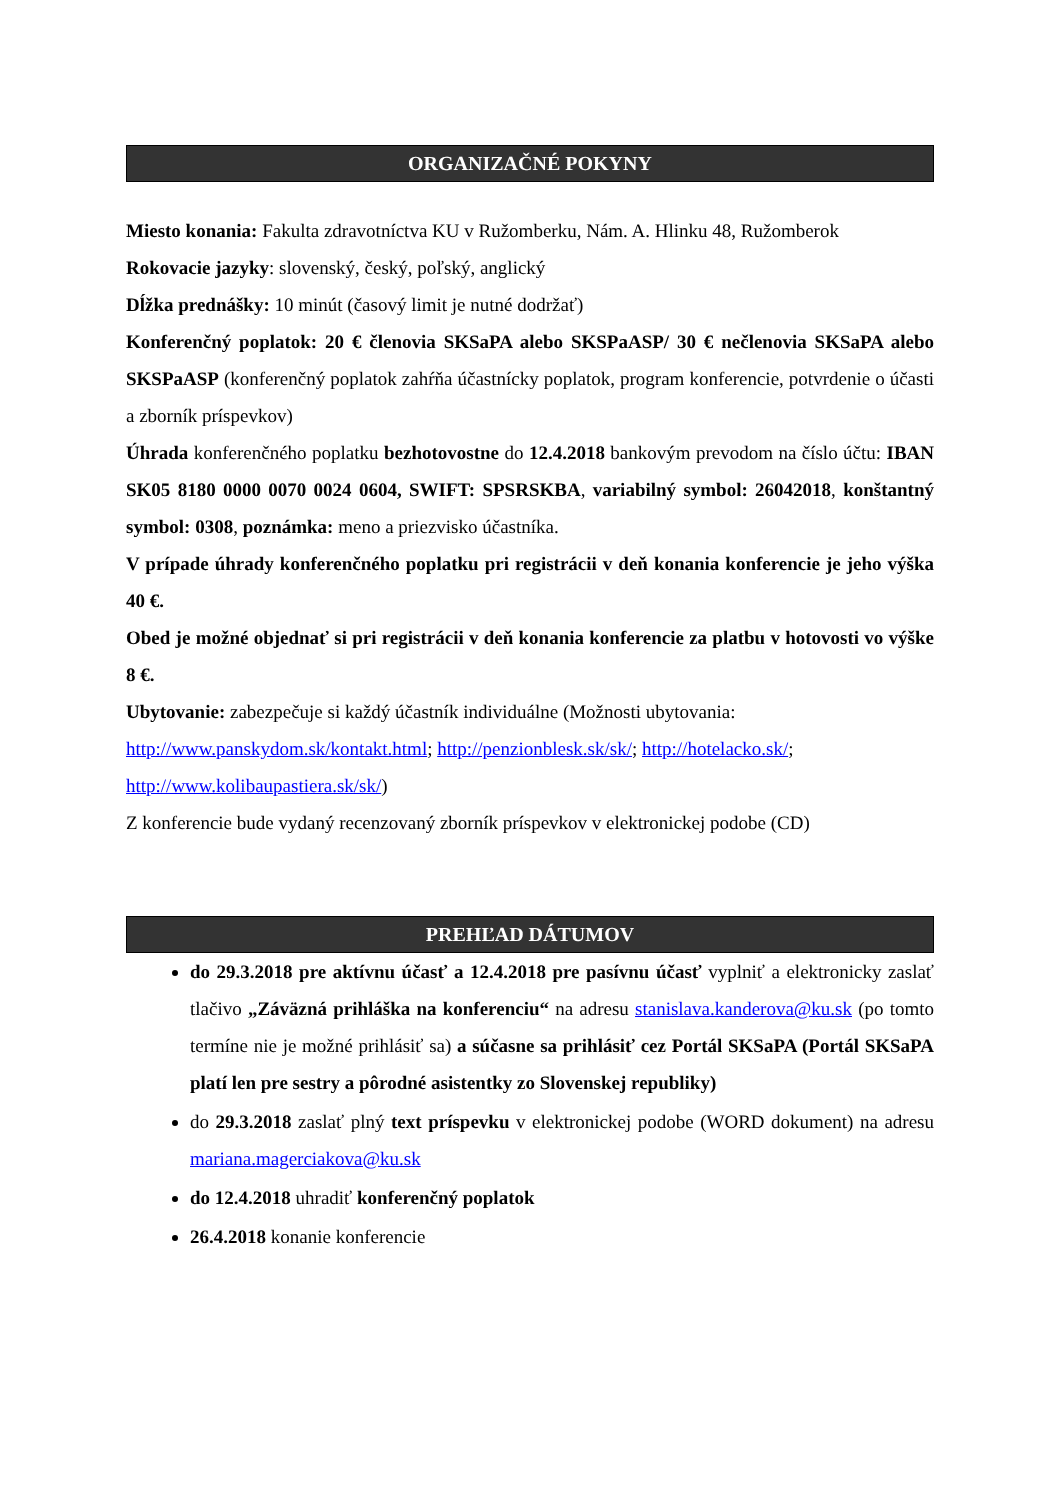ORGANIZAČNÉ POKYNY
Miesto konania: Fakulta zdravotníctva KU v Ružomberku, Nám. A. Hlinku 48, Ružomberok
Rokovacie jazyky: slovenský, český, poľský, anglický
Dĺžka prednášky: 10 minút (časový limit je nutné dodržať)
Konferenčný poplatok: 20 € členovia SKSaPA alebo SKSPaASP/ 30 € nečlenovia SKSaPA alebo SKSPaASP (konferenčný poplatok zahŕňa účastnícky poplatok, program konferencie, potvrdenie o účasti a zborník príspevkov)
Úhrada konferenčného poplatku bezhotovostne do 12.4.2018 bankovým prevodom na číslo účtu: IBAN SK05 8180 0000 0070 0024 0604, SWIFT: SPSRSKBA, variabilný symbol: 26042018, konštantný symbol: 0308, poznámka: meno a priezvisko účastníka.
V prípade úhrady konferenčného poplatku pri registrácii v deň konania konferencie je jeho výška 40 €.
Obed je možné objednať si pri registrácii v deň konania konferencie za platbu v hotovosti vo výške 8 €.
Ubytovanie: zabezpečuje si každý účastník individuálne (Možnosti ubytovania:
http://www.panskydom.sk/kontakt.html; http://penzionblesk.sk/sk/; http://hotelacko.sk/;
http://www.kolibaupastiera.sk/sk/)
Z konferencie bude vydaný recenzovaný zborník príspevkov v elektronickej podobe (CD)
PREHĽAD DÁTUMOV
do 29.3.2018 pre aktívnu účasť a 12.4.2018 pre pasívnu účasť vyplniť a elektronicky zaslať tlačivo „Záväzná prihláška na konferenciu“ na adresu stanislava.kanderova@ku.sk (po tomto termíne nie je možné prihlásiť sa) a súčasne sa prihlásiť cez Portál SKSaPA (Portál SKSaPA platí len pre sestry a pôrodné asistentky zo Slovenskej republiky)
do 29.3.2018 zaslať plný text príspevku v elektronickej podobe (WORD dokument) na adresu mariana.magerciakova@ku.sk
do 12.4.2018 uhradiť konferenčný poplatok
26.4.2018 konanie konferencie